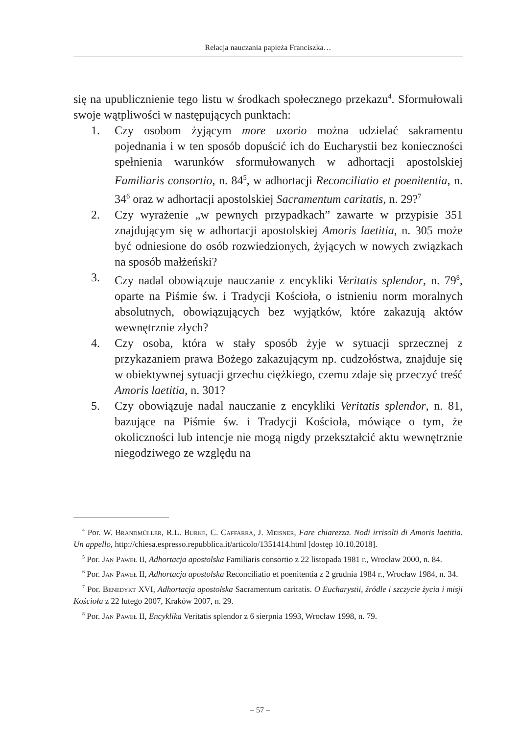Relacja nauczania papieża Franciszka…
się na upublicznienie tego listu w środkach społecznego przekazu<sup>4</sup>. Sformułowali swoje wątpliwości w następujących punktach:
1. Czy osobom żyjącym more uxorio można udzielać sakramentu pojednania i w ten sposób dopuścić ich do Eucharystii bez konieczności spełnienia warunków sformułowanych w adhortacji apostolskiej Familiaris consortio, n. 84<sup>5</sup>, w adhortacji Reconciliatio et poenitentia, n. 34<sup>6</sup> oraz w adhortacji apostolskiej Sacramentum caritatis, n. 29?<sup>7</sup>
2. Czy wyrażenie „w pewnych przypadkach” zawarte w przypisie 351 znajdującym się w adhortacji apostolskiej Amoris laetitia, n. 305 może być odniesione do osób rozwiedzionych, żyjących w nowych związkach na sposób małżeński?
3. Czy nadal obowiązuje nauczanie z encykliki Veritatis splendor, n. 79<sup>8</sup>, oparte na Piśmie św. i Tradycji Kościoła, o istnieniu norm moralnych absolutnych, obowiązujących bez wyjątków, które zakazują aktów wewnętrznie złych?
4. Czy osoba, która w stały sposób żyje w sytuacji sprzecznej z przykazaniem prawa Bożego zakazującym np. cudzołóstwa, znajduje się w obiektywnej sytuacji grzechu ciężkiego, czemu zdaje się przeczyć treść Amoris laetitia, n. 301?
5. Czy obowiązuje nadal nauczanie z encykliki Veritatis splendor, n. 81, bazujące na Piśmie św. i Tradycji Kościoła, mówiące o tym, że okoliczności lub intencje nie mogą nigdy przekształcić aktu wewnętrznie niegodziwego ze względu na
<sup>4</sup> Por. W. Brandmüller, R.L. Burke, C. Caffarra, J. Meisner, Fare chiarezza. Nodi irrisolti di Amoris laetitia. Un appello, http://chiesa.espresso.repubblica.it/articolo/1351414.html [dostęp 10.10.2018].
<sup>5</sup> Por. Jan Paweł II, Adhortacja apostolska Familiaris consortio z 22 listopada 1981 r., Wrocław 2000, n. 84.
<sup>6</sup> Por. Jan Paweł II, Adhortacja apostolska Reconciliatio et poenitentia z 2 grudnia 1984 r., Wrocław 1984, n. 34.
<sup>7</sup> Por. Benedykt XVI, Adhortacja apostolska Sacramentum caritatis. O Eucharystii, źródle i szczycie życia i misji Kościoła z 22 lutego 2007, Kraków 2007, n. 29.
<sup>8</sup> Por. Jan Paweł II, Encyklika Veritatis splendor z 6 sierpnia 1993, Wrocław 1998, n. 79.
– 57 –